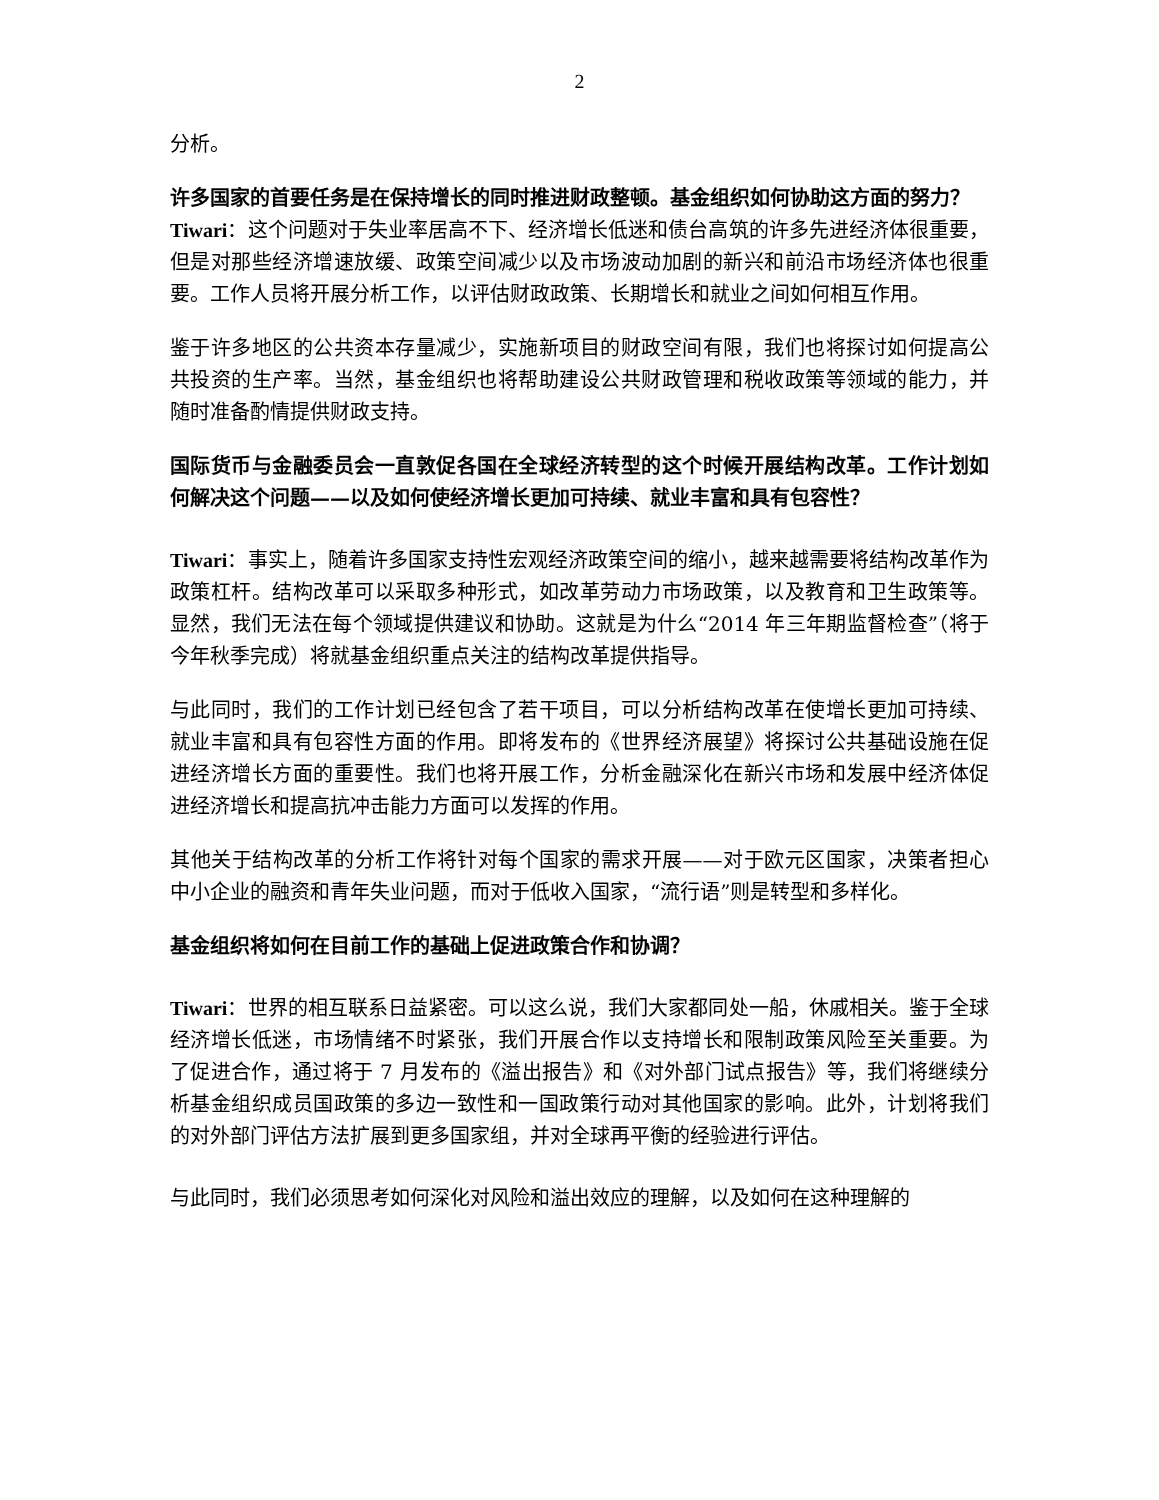2
分析。
许多国家的首要任务是在保持增长的同时推进财政整顿。基金组织如何协助这方面的努力？
Tiwari：这个问题对于失业率居高不下、经济增长低迷和债台高筑的许多先进经济体很重要，但是对那些经济增速放缓、政策空间减少以及市场波动加剧的新兴和前沿市场经济体也很重要。工作人员将开展分析工作，以评估财政政策、长期增长和就业之间如何相互作用。
鉴于许多地区的公共资本存量减少，实施新项目的财政空间有限，我们也将探讨如何提高公共投资的生产率。当然，基金组织也将帮助建设公共财政管理和税收政策等领域的能力，并随时准备酌情提供财政支持。
国际货币与金融委员会一直敦促各国在全球经济转型的这个时候开展结构改革。工作计划如何解决这个问题——以及如何使经济增长更加可持续、就业丰富和具有包容性？
Tiwari：事实上，随着许多国家支持性宏观经济政策空间的缩小，越来越需要将结构改革作为政策杠杆。结构改革可以采取多种形式，如改革劳动力市场政策，以及教育和卫生政策等。显然，我们无法在每个领域提供建议和协助。这就是为什么“2014 年三年期监督检查”（将于今年秋季完成）将就基金组织重点关注的结构改革提供指导。
与此同时，我们的工作计划已经包含了若干项目，可以分析结构改革在使增长更加可持续、就业丰富和具有包容性方面的作用。即将发布的《世界经济展望》将探讨公共基础设施在促进经济增长方面的重要性。我们也将开展工作，分析金融深化在新兴市场和发展中经济体促进经济增长和提高抗冲击能力方面可以发挥的作用。
其他关于结构改革的分析工作将针对每个国家的需求开展——对于欧元区国家，决策者担心中小企业的融资和青年失业问题，而对于低收入国家，“流行语”则是转型和多样化。
基金组织将如何在目前工作的基础上促进政策合作和协调？
Tiwari：世界的相互联系日益紧密。可以这么说，我们大家都同处一船，休戚相关。鉴于全球经济增长低迷，市场情绪不时紧张，我们开展合作以支持增长和限制政策风险至关重要。为了促进合作，通过将于 7 月发布的《溢出报告》和《对外部门试点报告》等，我们将继续分析基金组织成员国政策的多边一致性和一国政策行动对其他国家的影响。此外，计划将我们的对外部门评估方法扩展到更多国家组，并对全球再平衡的经验进行评估。
与此同时，我们必须思考如何深化对风险和溢出效应的理解，以及如何在这种理解的